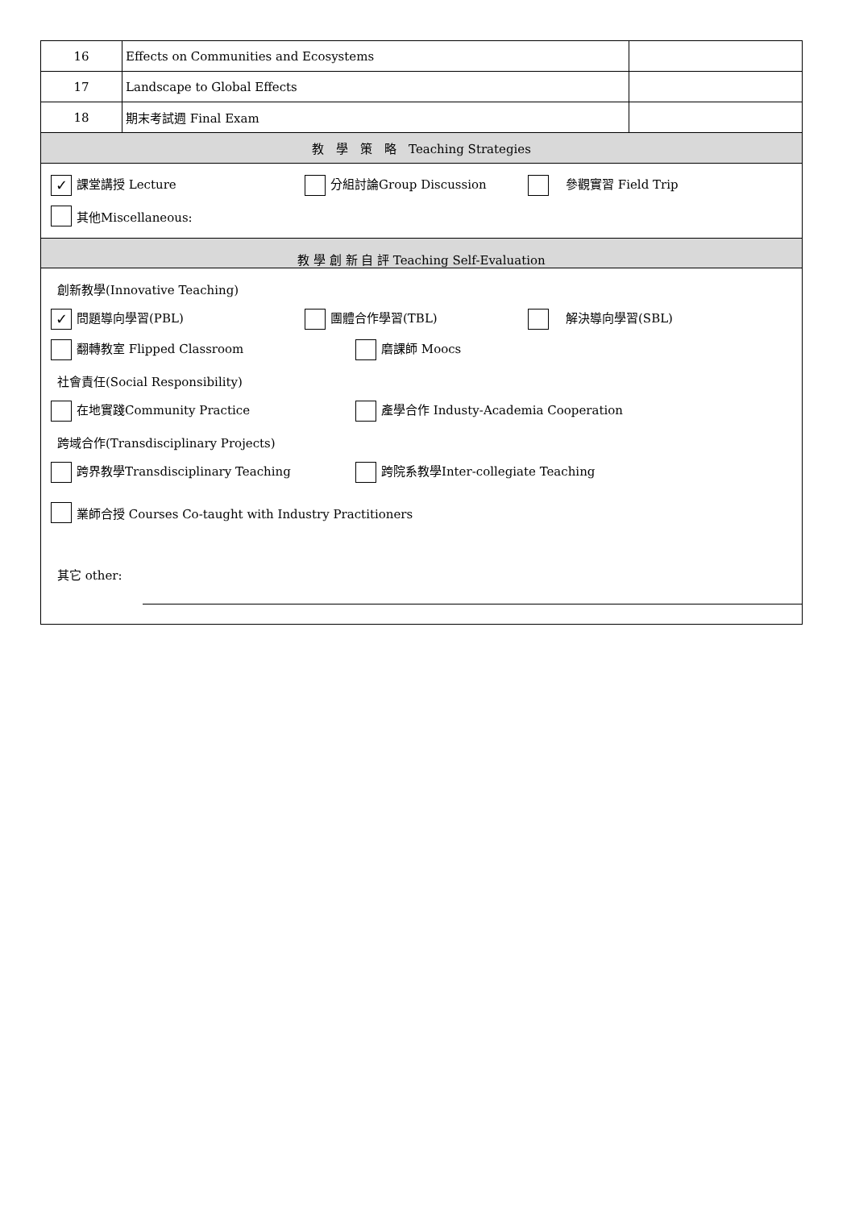| 16 | Effects on Communities and Ecosystems | |
| 17 | Landscape to Global Effects | |
| 18 | 期末考試週 Final Exam | |
| 教 學 策 略 Teaching Strategies | | |
| ✓ 課堂講授 Lecture 分組討論Group Discussion 參觀實習 Field Trip 其他Miscellaneous: | | |
| 教 學 創 新 自 評 Teaching Self-Evaluation | | |
| 創新教學(Innovative Teaching) ✓ 問題導向學習(PBL) 團體合作學習(TBL) 解決導向學習(SBL) 翻轉教室 Flipped Classroom 磨課師 Moocs 社會責任(Social Responsibility) 在地實踐Community Practice 產學合作 Industy-Academia Cooperation 跨域合作(Transdisciplinary Projects) 跨界教學Transdisciplinary Teaching 跨院系教學Inter-collegiate Teaching 業師合授 Courses Co-taught with Industry Practitioners 其它 other: | | |